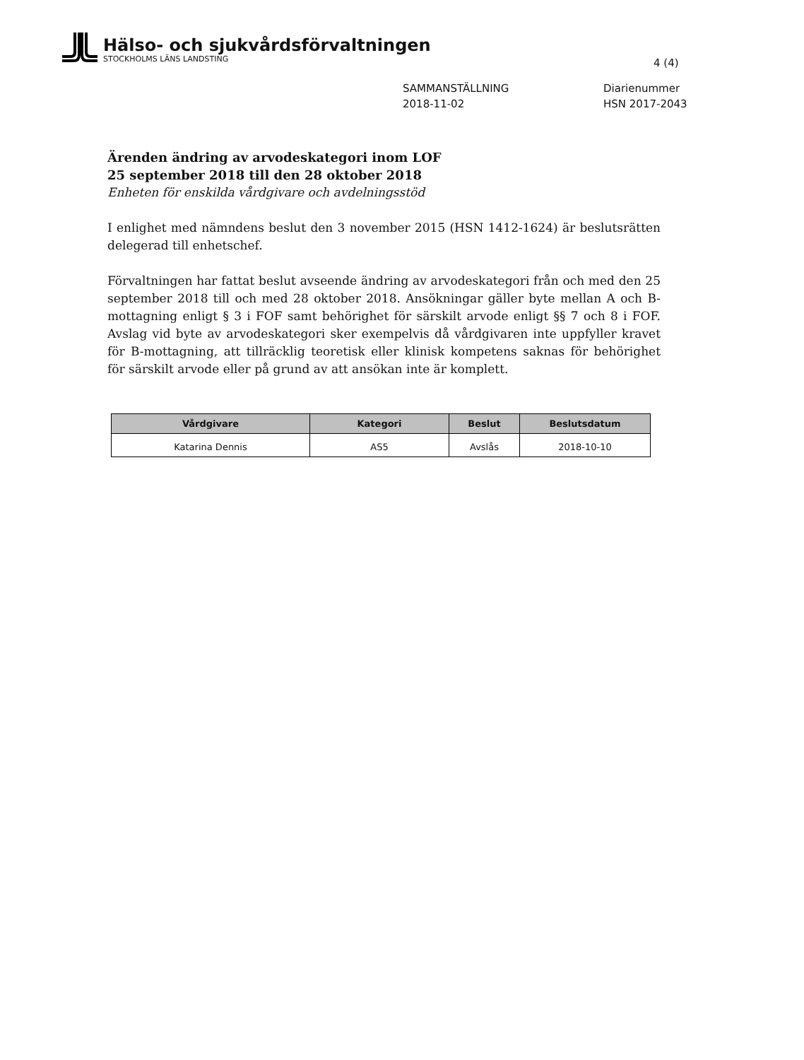Hälso- och sjukvårdsförvaltningen
STOCKHOLMS LÄNS LANDSTING
4 (4)
SAMMANSTÄLLNING
2018-11-02
Diarienummer
HSN 2017-2043
Ärenden ändring av arvodeskategori inom LOF
25 september 2018 till den 28 oktober 2018
Enheten för enskilda vårdgivare och avdelningsstöd
I enlighet med nämndens beslut den 3 november 2015 (HSN 1412-1624) är beslutsrätten delegerad till enhetschef.
Förvaltningen har fattat beslut avseende ändring av arvodeskategori från och med den 25 september 2018 till och med 28 oktober 2018. Ansökningar gäller byte mellan A och B-mottagning enligt § 3 i FOF samt behörighet för särskilt arvode enligt §§ 7 och 8 i FOF. Avslag vid byte av arvodeskategori sker exempelvis då vårdgivaren inte uppfyller kravet för B-mottagning, att tillräcklig teoretisk eller klinisk kompetens saknas för behörighet för särskilt arvode eller på grund av att ansökan inte är komplett.
| Vårdgivare | Kategori | Beslut | Beslutsdatum |
| --- | --- | --- | --- |
| Katarina Dennis | AS5 | Avslås | 2018-10-10 |